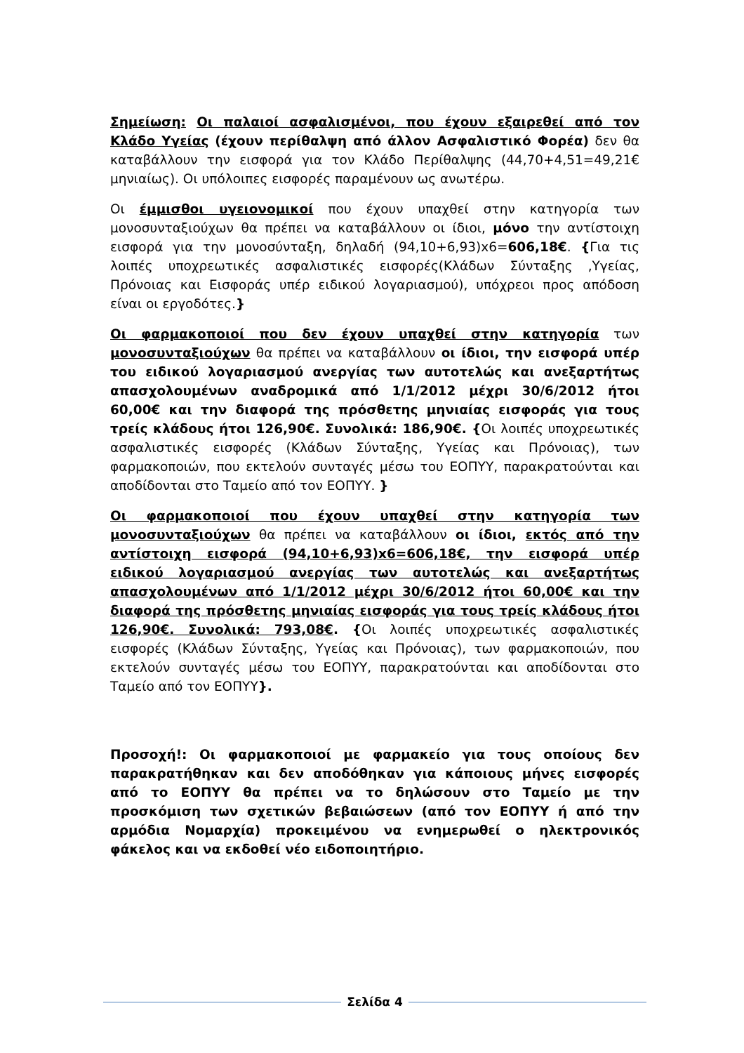Σημείωση: Οι παλαιοί ασφαλισμένοι, που έχουν εξαιρεθεί από τον Κλάδο Υγείας (έχουν περίθαλψη από άλλον Ασφαλιστικό Φορέα) δεν θα καταβάλλουν την εισφορά για τον Κλάδο Περίθαλψης (44,70+4,51=49,21€ μηνιαίως). Οι υπόλοιπες εισφορές παραμένουν ως ανωτέρω.
Οι έμμισθοι υγειονομικοί που έχουν υπαχθεί στην κατηγορία των μονοσυνταξιούχων θα πρέπει να καταβάλλουν οι ίδιοι, μόνο την αντίστοιχη εισφορά για την μονοσύνταξη, δηλαδή (94,10+6,93)x6=606,18€. {Για τις λοιπές υποχρεωτικές ασφαλιστικές εισφορές(Κλάδων Σύνταξης ,Υγείας, Πρόνοιας και Εισφοράς υπέρ ειδικού λογαριασμού), υπόχρεοι προς απόδοση είναι οι εργοδότες.}
Οι φαρμακοποιοί που δεν έχουν υπαχθεί στην κατηγορία των μονοσυνταξιούχων θα πρέπει να καταβάλλουν οι ίδιοι, την εισφορά υπέρ του ειδικού λογαριασμού ανεργίας των αυτοτελώς και ανεξαρτήτως απασχολουμένων αναδρομικά από 1/1/2012 μέχρι 30/6/2012 ήτοι 60,00€ και την διαφορά της πρόσθετης μηνιαίας εισφοράς για τους τρείς κλάδους ήτοι 126,90€. Συνολικά: 186,90€. {Οι λοιπές υποχρεωτικές ασφαλιστικές εισφορές (Κλάδων Σύνταξης, Υγείας και Πρόνοιας), των φαρμακοποιών, που εκτελούν συνταγές μέσω του ΕΟΠΥΥ, παρακρατούνται και αποδίδονται στο Ταμείο από τον ΕΟΠΥΥ. }
Οι φαρμακοποιοί που έχουν υπαχθεί στην κατηγορία των μονοσυνταξιούχων θα πρέπει να καταβάλλουν οι ίδιοι, εκτός από την αντίστοιχη εισφορά (94,10+6,93)x6=606,18€, την εισφορά υπέρ ειδικού λογαριασμού ανεργίας των αυτοτελώς και ανεξαρτήτως απασχολουμένων από 1/1/2012 μέχρι 30/6/2012 ήτοι 60,00€ και την διαφορά της πρόσθετης μηνιαίας εισφοράς για τους τρείς κλάδους ήτοι 126,90€. Συνολικά: 793,08€. {Οι λοιπές υποχρεωτικές ασφαλιστικές εισφορές (Κλάδων Σύνταξης, Υγείας και Πρόνοιας), των φαρμακοποιών, που εκτελούν συνταγές μέσω του ΕΟΠΥΥ, παρακρατούνται και αποδίδονται στο Ταμείο από τον ΕΟΠΥΥ}.
Προσοχή!: Οι φαρμακοποιοί με φαρμακείο για τους οποίους δεν παρακρατήθηκαν και δεν αποδόθηκαν για κάποιους μήνες εισφορές από το ΕΟΠΥΥ θα πρέπει να το δηλώσουν στο Ταμείο με την προσκόμιση των σχετικών βεβαιώσεων (από τον ΕΟΠΥΥ ή από την αρμόδια Νομαρχία) προκειμένου να ενημερωθεί ο ηλεκτρονικός φάκελος και να εκδοθεί νέο ειδοποιητήριο.
Σελίδα 4